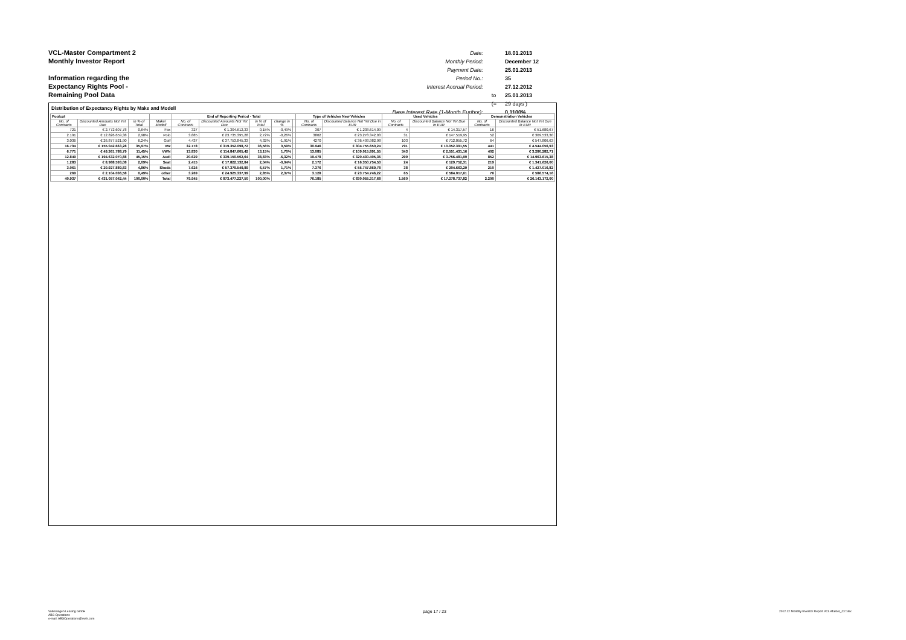VCL-Master Compartment 2
Monthly Investor Report
Information regarding the
Expectancy Rights Pool -
Remaining Pool Data
| Date: | | 18.01.2013 |
| Monthly Period: | | December 12 |
| Payment Date: | | 25.01.2013 |
| Period No.: | | 35 |
| Interest Accrual Period: | | 27.12.2012 |
| | to | 25.01.2013 |
| | (= | 29 days ) |
| Base Interest Rate (1-Month Euribor): | | 0,1100% |
Distribution of Expectancy Rights by Make and Modell
| Poolcut | | | | End of Reporting Period - Total | | | | | Type of Vehicles New Vehicles | | Used Vehicles | | Demonstration Vehicles | |
| --- | --- | --- | --- | --- | --- | --- | --- | --- | --- | --- | --- | --- | --- | --- |
| No. of Contracts | Discounted Amounts Not Yet Due | in % of Total | Make/ Modell | No. of Contracts | Discounted Amounts Not Yet Due | in % of Total | change in % | | No. of Contracts | Discounted Balance Not Yet Due in EUR | No. of Contracts | Discounted Balance Not Yet Due in EUR | No. of Contracts | Discounted Balance Not Yet Due in EUR |
| 721 | € 2.772.607,78 | 0,64% | Fox | 327 | € 1.304.612,33 | 0,15% | -0,49% | | 307 | € 1.238.614,09 | 4 | € 14.317,57 | 16 | € 51.680,67 |
| 2.191 | € 12.826.659,38 | 2,98% | Polo | 3.885 | € 23.735.395,28 | 2,72% | -0,26% | | 3802 | € 23.278.342,03 | 31 | € 147.519,95 | 52 | € 309.533,30 |
| 3.036 | € 26.877.521,90 | 6,24% | Golf | 4.437 | € 37.753.845,33 | 4,32% | -1,91% | | 4270 | € 36.493.982,98 | 103 | € 712.055,72 | 64 | € 547.806,63 |
| 16.704 | € 155.042.663,28 | 35,97% | VW | 32.178 | € 319.352.098,72 | 36,56% | 0,59% | | 30.946 | € 304.755.650,24 | 791 | € 10.052.391,55 | 441 | € 4.544.056,93 |
| 6.771 | € 49.361.788,79 | 11,45% | VWN | 13.830 | € 114.847.605,42 | 13,15% | 1,70% | | 13.085 | € 109.015.891,55 | 343 | € 2.551.431,16 | 402 | € 3.280.282,71 |
| 12.849 | € 194.632.070,88 | 45,15% | Audi | 20.629 | € 339.150.502,64 | 38,83% | -6,32% | | 19.478 | € 320.430.405,36 | 299 | € 3.756.481,90 | 852 | € 14.963.615,38 |
| 1.283 | € 8.988.593,08 | 2,09% | Seat | 2.415 | € 17.822.132,84 | 2,04% | -0,04% | | 2.172 | € 16.350.754,53 | 24 | € 129.752,31 | 219 | € 1.341.626,00 |
| 3.061 | € 20.927.889,83 | 4,86% | Skoda | 7.624 | € 57.379.549,89 | 6,57% | 1,71% | | 7.376 | € 55.747.869,78 | 38 | € 204.663,29 | 210 | € 1.427.016,82 |
| 269 | € 2.104.036,58 | 0,49% | other | 3.269 | € 24.925.337,99 | 2,85% | 2,37% | | 3.128 | € 23.754.746,22 | 65 | € 584.017,61 | 76 | € 586.574,16 |
| 40.937 | € 431.057.042,44 | 100,00% | Total | 79.945 | € 873.477.227,50 | 100,00% | | | 76.185 | € 830.055.317,68 | 1.560 | € 17.278.737,82 | 2.200 | € 26.143.172,00 |
Volkswagen Leasing GmbH
ABS Operations
e-mail: ABSOperations@vwfs.com
page 17 / 23
2012.12 Monthly Investor Report VCL-Master_C2.xlsx